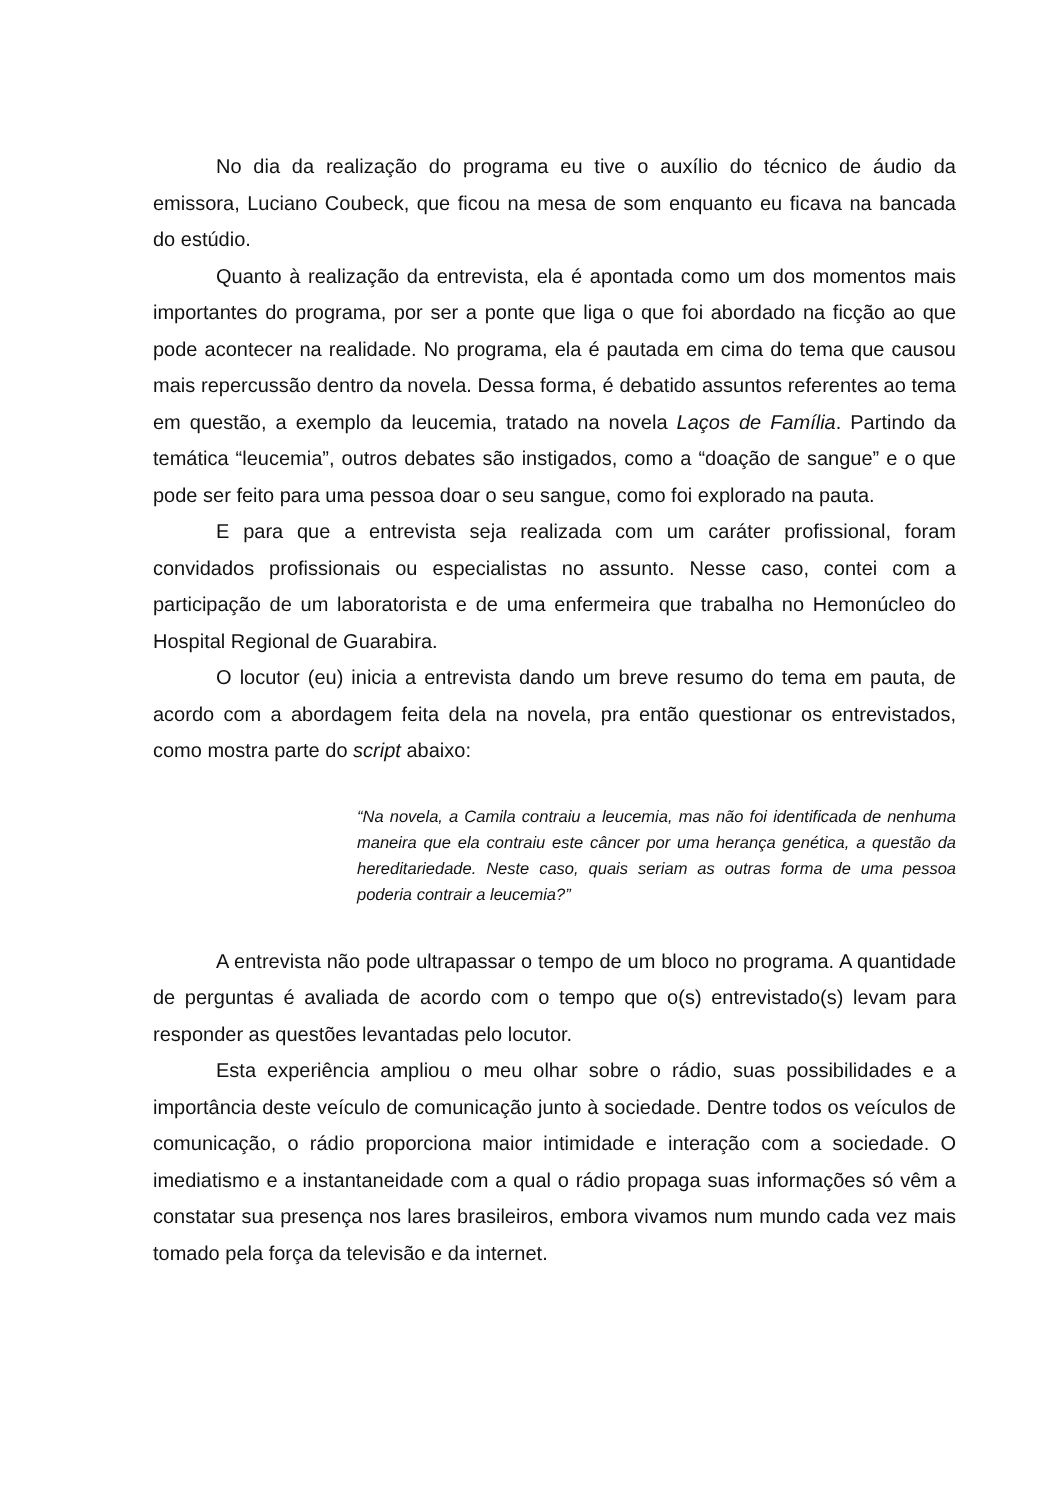No dia da realização do programa eu tive o auxílio do técnico de áudio da emissora, Luciano Coubeck, que ficou na mesa de som enquanto eu ficava na bancada do estúdio.
Quanto à realização da entrevista, ela é apontada como um dos momentos mais importantes do programa, por ser a ponte que liga o que foi abordado na ficção ao que pode acontecer na realidade. No programa, ela é pautada em cima do tema que causou mais repercussão dentro da novela. Dessa forma, é debatido assuntos referentes ao tema em questão, a exemplo da leucemia, tratado na novela Laços de Família. Partindo da temática “leucemia”, outros debates são instigados, como a “doação de sangue” e o que pode ser feito para uma pessoa doar o seu sangue, como foi explorado na pauta.
E para que a entrevista seja realizada com um caráter profissional, foram convidados profissionais ou especialistas no assunto. Nesse caso, contei com a participação de um laboratorista e de uma enfermeira que trabalha no Hemonúcleo do Hospital Regional de Guarabira.
O locutor (eu) inicia a entrevista dando um breve resumo do tema em pauta, de acordo com a abordagem feita dela na novela, pra então questionar os entrevistados, como mostra parte do script abaixo:
“Na novela, a Camila contraiu a leucemia, mas não foi identificada de nenhuma maneira que ela contraiu este câncer por uma herança genética, a questão da hereditariedade. Neste caso, quais seriam as outras forma de uma pessoa poderia contrair a leucemia?”
A entrevista não pode ultrapassar o tempo de um bloco no programa. A quantidade de perguntas é avaliada de acordo com o tempo que o(s) entrevistado(s) levam para responder as questões levantadas pelo locutor.
Esta experiência ampliou o meu olhar sobre o rádio, suas possibilidades e a importância deste veículo de comunicação junto à sociedade. Dentre todos os veículos de comunicação, o rádio proporciona maior intimidade e interação com a sociedade. O imediatismo e a instantaneidade com a qual o rádio propaga suas informações só vêm a constatar sua presença nos lares brasileiros, embora vivamos num mundo cada vez mais tomado pela força da televisão e da internet.